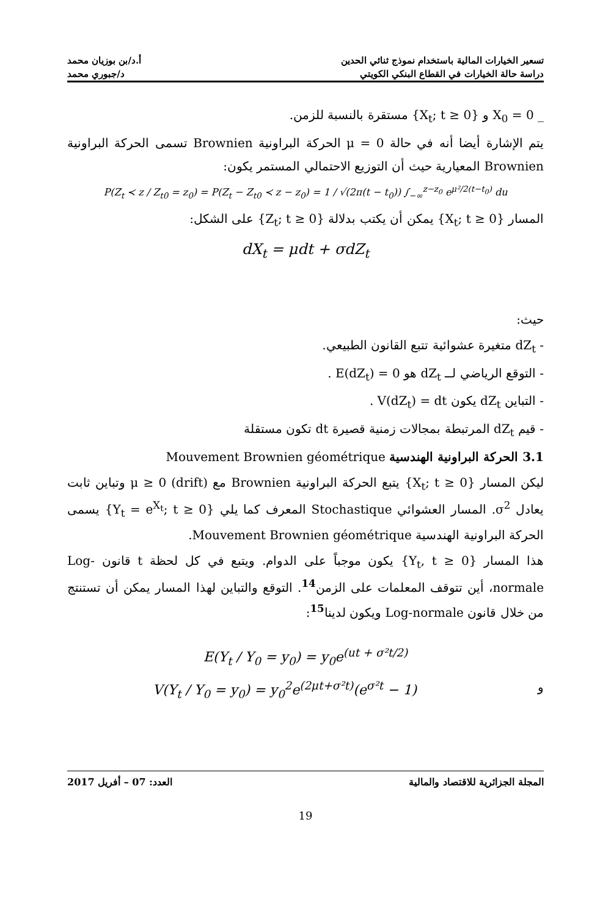تسعير الخيارات المالية باستخدام نموذج ثنائي الحدين أ.د/بن بوزيان محمد
دراسة حالة الخيارات في القطاع البنكي الكويتي د/جبوري محمد
_ X<sub>0</sub> = 0 و {X<sub>t</sub>; t ≥ 0} مستقرة بالنسبة للزمن.
يتم الإشارة أيضا أنه في حالة μ = 0 الحركة البراونية Brownien تسمى الحركة البراونية Brownien المعيارية حيث أن التوزيع الاحتمالي المستمر يكون:
P(Z<sub>t</sub> ≺ z / Z<sub>t0</sub> = z<sub>0</sub>) = P(Z<sub>t</sub> − Z<sub>t0</sub> ≺ z − z<sub>0</sub>) = 1 / √(2π(t − t<sub>0</sub>)) ∫<sub>−∞</sub><sup>z−z<sub>0</sub></sup> e<sup>μ²/2(t−t<sub>0</sub>)</sup> du
المسار {X<sub>t</sub>; t ≥ 0} يمكن أن يكتب بدلالة {Z<sub>t</sub>; t ≥ 0} على الشكل:
dX<sub>t</sub> = μdt + σdZ<sub>t</sub>
حيث:
- dZ<sub>t</sub> متغيرة عشوائية تتبع القانون الطبيعي.
- التوقع الرياضي لــ dZ<sub>t</sub> هو E(dZ<sub>t</sub>) = 0 .
- التباين dZ<sub>t</sub> يكون V(dZ<sub>t</sub>) = dt .
- قيم dZ<sub>t</sub> المرتبطة بمجالات زمنية قصيرة dt تكون مستقلة
3.1 الحركة البراونية الهندسية Mouvement Brownien géométrique
ليكن المسار {X<sub>t</sub>; t ≥ 0} يتبع الحركة البراونية Brownien مع μ ≥ 0 (drift) وتباين ثابت يعادل σ<sup>2</sup>. المسار العشوائي Stochastique المعرف كما يلي {Y<sub>t</sub> = e<sup>X<sub>t</sub></sup>; t ≥ 0} يسمى الحركة البراونية الهندسية Mouvement Brownien géométrique.
هذا المسار {Y<sub>t</sub>, t ≥ 0} يكون موجباً على الدوام. ويتبع في كل لحظة t قانون Log-normale، أين تتوقف المعلمات على الزمن<sup>14</sup>. التوقع والتباين لهذا المسار يمكن أن تستنتج من خلال قانون Log-normale ويكون لدينا<sup>15</sup>:
E(Y<sub>t</sub> / Y<sub>0</sub> = y<sub>0</sub>) = y<sub>0</sub>e<sup>(ut + σ²t/2)</sup>
V(Y<sub>t</sub> / Y<sub>0</sub> = y<sub>0</sub>) = y<sub>0</sub><sup>2</sup>e<sup>(2μt+σ²t)</sup>(e<sup>σ²t</sup> − 1) و
المجلة الجزائرية للاقتصاد والمالية العدد: 07 – أفريل 2017
19